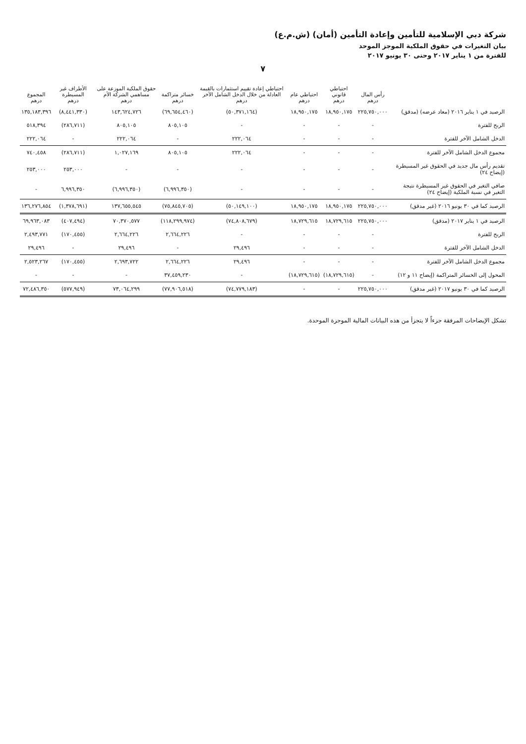شركة دبي الإسلامية للتأمين وإعادة التأمين (أمان) (ش.م.ع)
بيان التغيرات في حقوق الملكية الموجز الموحد
للفترة من ١ يناير ٢٠١٧ وحتى ٣٠ يونيو ٢٠١٧
٧
| | رأس المال درهم | احتياطي قانوني درهم | احتياطي عام درهم | احتياطي إعادة تقييم استثمارات بالقيمة العادلة من خلال الدخل الشامل الآخر درهم | خسائر متراكمة درهم | حقوق الملكية الموزعة على مساهمي الشركة الأم درهم | الأطراف غير المسيطرة درهم | المجموع درهم |
| --- | --- | --- | --- | --- | --- | --- | --- | --- |
| الرصيد في ١ يناير ٢٠١٦ (معاد عرضه) (مدقق) | ٢٢٥,٧٥٠,٠٠٠ | ١٨,٩٥٠,١٧٥ | ١٨,٩٥٠,١٧٥ | (٥٠,٣٧١,١٦٤) | (٦٩,٦٥٤,٤٦٠) | ١٤٣,٦٢٤,٧٢٦ | (٨,٤٤١,٣٣٠) | ١٣٥,١٨٣,٣٩٦ |
| الربح للفترة | - | - | - | - | ٨٠٥,١٠٥ | ٨٠٥,١٠٥ | (٢٨٦,٧١١) | ٥١٨,٣٩٤ |
| الدخل الشامل الآخر للفترة | - | - | - | ٢٢٢,٠٦٤ | - | ٢٢٢,٠٦٤ | - | ٢٢٢,٠٦٤ |
| مجموع الدخل الشامل الآخر للفترة | - | - | - | ٢٢٢,٠٦٤ | ٨٠٥,١٠٥ | ١,٠٢٧,١٦٩ | (٢٨٦,٧١١) | ٧٤٠,٤٥٨ |
| تقديم رأس مال جديد في الحقوق غير المسيطرة (إيضاح ٢٤) | - | - | - | - | - | - | ٢٥٣,٠٠٠ | ٢٥٣,٠٠٠ |
| صافي التغير في الحقوق غير المسيطرة نتيجة التغير في نسبة الملكية (إيضاح ٢٤) | - | - | - | - | (٦,٩٩٦,٣٥٠) | (٦,٩٩٦,٣٥٠) | ٦,٩٩٦,٣٥٠ | - |
| الرصيد كما في ٣٠ يونيو ٢٠١٦ (غير مدقق) | ٢٢٥,٧٥٠,٠٠٠ | ١٨,٩٥٠,١٧٥ | ١٨,٩٥٠,١٧٥ | (٥٠,١٤٩,١٠٠) | (٧٥,٨٤٥,٧٠٥) | ١٣٧,٦٥٥,٥٤٥ | (١,٣٧٨,٦٩١) | ١٣٦,٢٧٦,٨٥٤ |
| الرصيد في ١ يناير ٢٠١٧ (مدقق) | ٢٢٥,٧٥٠,٠٠٠ | ١٨,٧٢٩,٦١٥ | ١٨,٧٢٩,٦١٥ | (٧٤,٨٠٨,٦٧٩) | (١١٨,٢٩٩,٩٧٤) | ٧٠,٣٧٠,٥٧٧ | (٤٠٧,٤٩٤) | ٦٩,٩٦٣,٠٨٣ |
| الربح للفترة | - | - | - | - | ٢,٦٦٤,٢٢٦ | ٢,٦٦٤,٢٢٦ | (١٧٠,٤٥٥) | ٢,٤٩٣,٧٧١ |
| الدخل الشامل الآخر للفترة | - | - | - | ٢٩,٤٩٦ | - | ٢٩,٤٩٦ | - | ٢٩,٤٩٦ |
| مجموع الدخل الشامل الآخر للفترة | - | - | - | ٢٩,٤٩٦ | ٢,٦٦٤,٢٢٦ | ٢,٦٩٣,٧٢٢ | (١٧٠,٤٥٥) | ٢,٥٢٣,٢٦٧ |
| المحول إلى الخسائر المتراكمة (إيضاح ١١ و ١٢) | - | (١٨,٧٢٩,٦١٥) | (١٨,٧٢٩,٦١٥) | - | ٣٧,٤٥٩,٢٣٠ | - | - | - |
| الرصيد كما في ٣٠ يونيو ٢٠١٧ (غير مدقق) | ٢٢٥,٧٥٠,٠٠٠ | - | - | (٧٤,٧٧٩,١٨٣) | (٧٧,٩٠٦,٥١٨) | ٧٣,٠٦٤,٢٩٩ | (٥٧٧,٩٤٩) | ٧٢,٤٨٦,٣٥٠ |
تشكل الإيضاحات المرفقة جزءاً لا يتجزأ من هذه البيانات المالية الموجزة الموحدة.